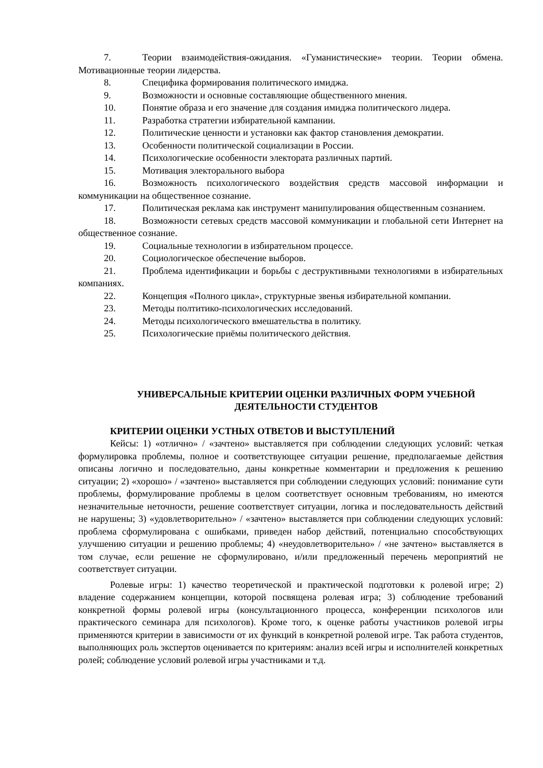7. Теории взаимодействия-ожидания. «Гуманистические» теории. Теории обмена. Мотивационные теории лидерства.
8. Специфика формирования политического имиджа.
9. Возможности и основные составляющие общественного мнения.
10. Понятие образа и его значение для создания имиджа политического лидера.
11. Разработка стратегии избирательной кампании.
12. Политические ценности и установки как фактор становления демократии.
13. Особенности политической социализации в России.
14. Психологические особенности электората различных партий.
15. Мотивация электорального выбора
16. Возможность психологического воздействия средств массовой информации и коммуникации на общественное сознание.
17. Политическая реклама как инструмент манипулирования общественным сознанием.
18. Возможности сетевых средств массовой коммуникации и глобальной сети Интернет на общественное сознание.
19. Социальные технологии в избирательном процессе.
20. Социологическое обеспечение выборов.
21. Проблема идентификации и борьбы с деструктивными технологиями в избирательных компаниях.
22. Концепция «Полного цикла», структурные звенья избирательной компании.
23. Методы полтитико-психологических исследований.
24. Методы психологического вмешательства в политику.
25. Психологические приёмы политического действия.
УНИВЕРСАЛЬНЫЕ КРИТЕРИИ ОЦЕНКИ РАЗЛИЧНЫХ ФОРМ УЧЕБНОЙ ДЕЯТЕЛЬНОСТИ СТУДЕНТОВ
КРИТЕРИИ ОЦЕНКИ УСТНЫХ ОТВЕТОВ И ВЫСТУПЛЕНИЙ
Кейсы: 1) «отлично» / «зачтено» выставляется при соблюдении следующих условий: четкая формулировка проблемы, полное и соответствующее ситуации решение, предполагаемые действия описаны логично и последовательно, даны конкретные комментарии и предложения к решению ситуации; 2) «хорошо» / «зачтено» выставляется при соблюдении следующих условий: понимание сути проблемы, формулирование проблемы в целом соответствует основным требованиям, но имеются незначительные неточности, решение соответствует ситуации, логика и последовательность действий не нарушены; 3) «удовлетворительно» / «зачтено» выставляется при соблюдении следующих условий: проблема сформулирована с ошибками, приведен набор действий, потенциально способствующих улучшению ситуации и решению проблемы; 4) «неудовлетворительно» / «не зачтено» выставляется в том случае, если решение не сформулировано, и/или предложенный перечень мероприятий не соответствует ситуации.
Ролевые игры: 1) качество теоретической и практической подготовки к ролевой игре; 2) владение содержанием концепции, которой посвящена ролевая игра; 3) соблюдение требований конкретной формы ролевой игры (консультационного процесса, конференции психологов или практического семинара для психологов). Кроме того, к оценке работы участников ролевой игры применяются критерии в зависимости от их функций в конкретной ролевой игре. Так работа студентов, выполняющих роль экспертов оценивается по критериям: анализ всей игры и исполнителей конкретных ролей; соблюдение условий ролевой игры участниками и т.д.